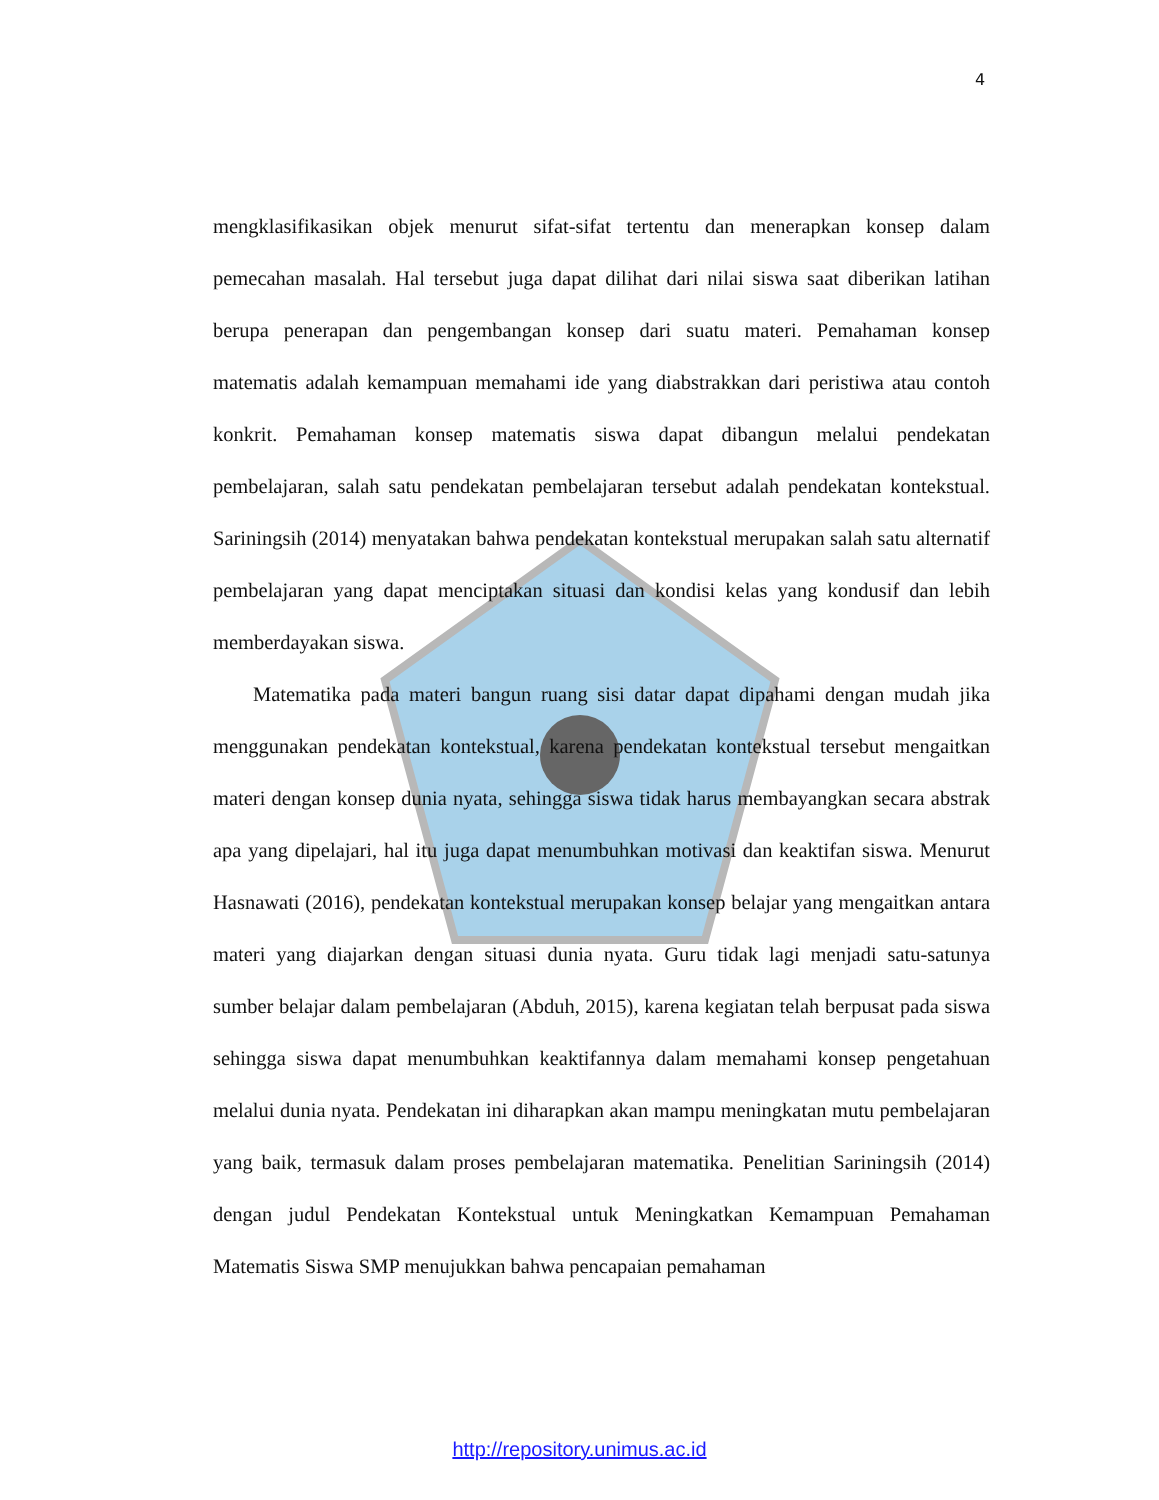4
mengklasifikasikan objek menurut sifat-sifat tertentu dan menerapkan konsep dalam pemecahan masalah. Hal tersebut juga dapat dilihat dari nilai siswa saat diberikan latihan berupa penerapan dan pengembangan konsep dari suatu materi. Pemahaman konsep matematis adalah kemampuan memahami ide yang diabstrakkan dari peristiwa atau contoh konkrit. Pemahaman konsep matematis siswa dapat dibangun melalui pendekatan pembelajaran, salah satu pendekatan pembelajaran tersebut adalah pendekatan kontekstual. Sariningsih (2014) menyatakan bahwa pendekatan kontekstual merupakan salah satu alternatif pembelajaran yang dapat menciptakan situasi dan kondisi kelas yang kondusif dan lebih memberdayakan siswa.
Matematika pada materi bangun ruang sisi datar dapat dipahami dengan mudah jika menggunakan pendekatan kontekstual, karena pendekatan kontekstual tersebut mengaitkan materi dengan konsep dunia nyata, sehingga siswa tidak harus membayangkan secara abstrak apa yang dipelajari, hal itu juga dapat menumbuhkan motivasi dan keaktifan siswa. Menurut Hasnawati (2016), pendekatan kontekstual merupakan konsep belajar yang mengaitkan antara materi yang diajarkan dengan situasi dunia nyata. Guru tidak lagi menjadi satu-satunya sumber belajar dalam pembelajaran (Abduh, 2015), karena kegiatan telah berpusat pada siswa sehingga siswa dapat menumbuhkan keaktifannya dalam memahami konsep pengetahuan melalui dunia nyata. Pendekatan ini diharapkan akan mampu meningkatan mutu pembelajaran yang baik, termasuk dalam proses pembelajaran matematika. Penelitian Sariningsih (2014) dengan judul Pendekatan Kontekstual untuk Meningkatkan Kemampuan Pemahaman Matematis Siswa SMP menujukkan bahwa pencapaian pemahaman
http://repository.unimus.ac.id